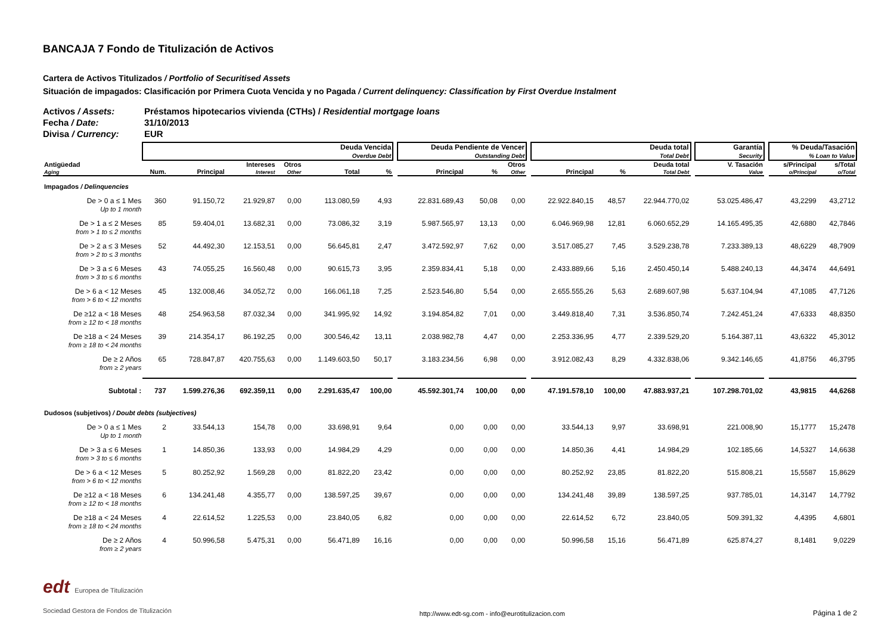BANCAJA 7 Fondo de Titulización de Activos
Cartera de Activos Titulizados / Portfolio of Securitised Assets
Situación de impagados: Clasificación por Primera Cuota Vencida y no Pagada / Current delinquency: Classification by First Overdue Instalment
| Activos / Assets: | Préstamos hipotecarios vivienda (CTHs) / Residential mortgage loans |
| Fecha / Date: | 31/10/2013 |
| Divisa / Currency: | EUR |
| | Deuda Vencida Overdue Debt | | | | | | | Deuda Pendiente de Vencer Outstanding Debt | | | | Deuda total Total Debt | | | | Garantía Security | | % Deuda/Tasación % Loan to Value | |
| --- | --- | --- | --- | --- | --- | --- | --- | --- | --- | --- | --- | --- | --- | --- | --- | --- | --- | --- | --- |
| Antigüedad Aging | Num. | Principal | Intereses Interest | Otros Other | Total | % | | Principal | % | Otros Other | | Principal | % | Deuda total Total Debt | | V. Tasación Value | | s/Principal o/Principal | s/Total o/Total |
| Impagados / Delinquencies | | | | | | | | | | | | | | | | | | | |
| De > 0 a ≤ 1 Mes Up to 1 month | 360 | 91.150,72 | 21.929,87 | 0,00 | 113.080,59 | 4,93 | | 22.831.689,43 | 50,08 | 0,00 | | 22.922.840,15 | 48,57 | 22.944.770,02 | | 53.025.486,47 | | 43,2299 | 43,2712 |
| De > 1 a ≤ 2 Meses from > 1 to ≤ 2 months | 85 | 59.404,01 | 13.682,31 | 0,00 | 73.086,32 | 3,19 | | 5.987.565,97 | 13,13 | 0,00 | | 6.046.969,98 | 12,81 | 6.060.652,29 | | 14.165.495,35 | | 42,6880 | 42,7846 |
| De > 2 a ≤ 3 Meses from > 2 to ≤ 3 months | 52 | 44.492,30 | 12.153,51 | 0,00 | 56.645,81 | 2,47 | | 3.472.592,97 | 7,62 | 0,00 | | 3.517.085,27 | 7,45 | 3.529.238,78 | | 7.233.389,13 | | 48,6229 | 48,7909 |
| De > 3 a ≤ 6 Meses from > 3 to ≤ 6 months | 43 | 74.055,25 | 16.560,48 | 0,00 | 90.615,73 | 3,95 | | 2.359.834,41 | 5,18 | 0,00 | | 2.433.889,66 | 5,16 | 2.450.450,14 | | 5.488.240,13 | | 44,3474 | 44,6491 |
| De > 6 a < 12 Meses from > 6 to < 12 months | 45 | 132.008,46 | 34.052,72 | 0,00 | 166.061,18 | 7,25 | | 2.523.546,80 | 5,54 | 0,00 | | 2.655.555,26 | 5,63 | 2.689.607,98 | | 5.637.104,94 | | 47,1085 | 47,7126 |
| De ≥12 a < 18 Meses from ≥ 12 to < 18 months | 48 | 254.963,58 | 87.032,34 | 0,00 | 341.995,92 | 14,92 | | 3.194.854,82 | 7,01 | 0,00 | | 3.449.818,40 | 7,31 | 3.536.850,74 | | 7.242.451,24 | | 47,6333 | 48,8350 |
| De ≥18 a < 24 Meses from ≥ 18 to < 24 months | 39 | 214.354,17 | 86.192,25 | 0,00 | 300.546,42 | 13,11 | | 2.038.982,78 | 4,47 | 0,00 | | 2.253.336,95 | 4,77 | 2.339.529,20 | | 5.164.387,11 | | 43,6322 | 45,3012 |
| De ≥ 2 Años from ≥ 2 years | 65 | 728.847,87 | 420.755,63 | 0,00 | 1.149.603,50 | 50,17 | | 3.183.234,56 | 6,98 | 0,00 | | 3.912.082,43 | 8,29 | 4.332.838,06 | | 9.342.146,65 | | 41,8756 | 46,3795 |
| Subtotal : | 737 | 1.599.276,36 | 692.359,11 | 0,00 | 2.291.635,47 | 100,00 | | 45.592.301,74 | 100,00 | 0,00 | | 47.191.578,10 | 100,00 | 47.883.937,21 | | 107.298.701,02 | | 43,9815 | 44,6268 |
| Dudosos (subjetivos) / Doubt debts (subjectives) | | | | | | | | | | | | | | | | | | | |
| De > 0 a ≤ 1 Mes Up to 1 month | 2 | 33.544,13 | 154,78 | 0,00 | 33.698,91 | 9,64 | | 0,00 | 0,00 | 0,00 | | 33.544,13 | 9,97 | 33.698,91 | | 221.008,90 | | 15,1777 | 15,2478 |
| De > 3 a ≤ 6 Meses from > 3 to ≤ 6 months | 1 | 14.850,36 | 133,93 | 0,00 | 14.984,29 | 4,29 | | 0,00 | 0,00 | 0,00 | | 14.850,36 | 4,41 | 14.984,29 | | 102.185,66 | | 14,5327 | 14,6638 |
| De > 6 a < 12 Meses from > 6 to < 12 months | 5 | 80.252,92 | 1.569,28 | 0,00 | 81.822,20 | 23,42 | | 0,00 | 0,00 | 0,00 | | 80.252,92 | 23,85 | 81.822,20 | | 515.808,21 | | 15,5587 | 15,8629 |
| De ≥12 a < 18 Meses from ≥ 12 to < 18 months | 6 | 134.241,48 | 4.355,77 | 0,00 | 138.597,25 | 39,67 | | 0,00 | 0,00 | 0,00 | | 134.241,48 | 39,89 | 138.597,25 | | 937.785,01 | | 14,3147 | 14,7792 |
| De ≥18 a < 24 Meses from ≥ 18 to < 24 months | 4 | 22.614,52 | 1.225,53 | 0,00 | 23.840,05 | 6,82 | | 0,00 | 0,00 | 0,00 | | 22.614,52 | 6,72 | 23.840,05 | | 509.391,32 | | 4,4395 | 4,6801 |
| De ≥ 2 Años from ≥ 2 years | 4 | 50.996,58 | 5.475,31 | 0,00 | 56.471,89 | 16,16 | | 0,00 | 0,00 | 0,00 | | 50.996,58 | 15,16 | 56.471,89 | | 625.874,27 | | 8,1481 | 9,0229 |
edt Europea de Titulización
Sociedad Gestora de Fondos de Titulización
http://www.edt-sg.com - info@eurotitulizacion.com
Página 1 de 2